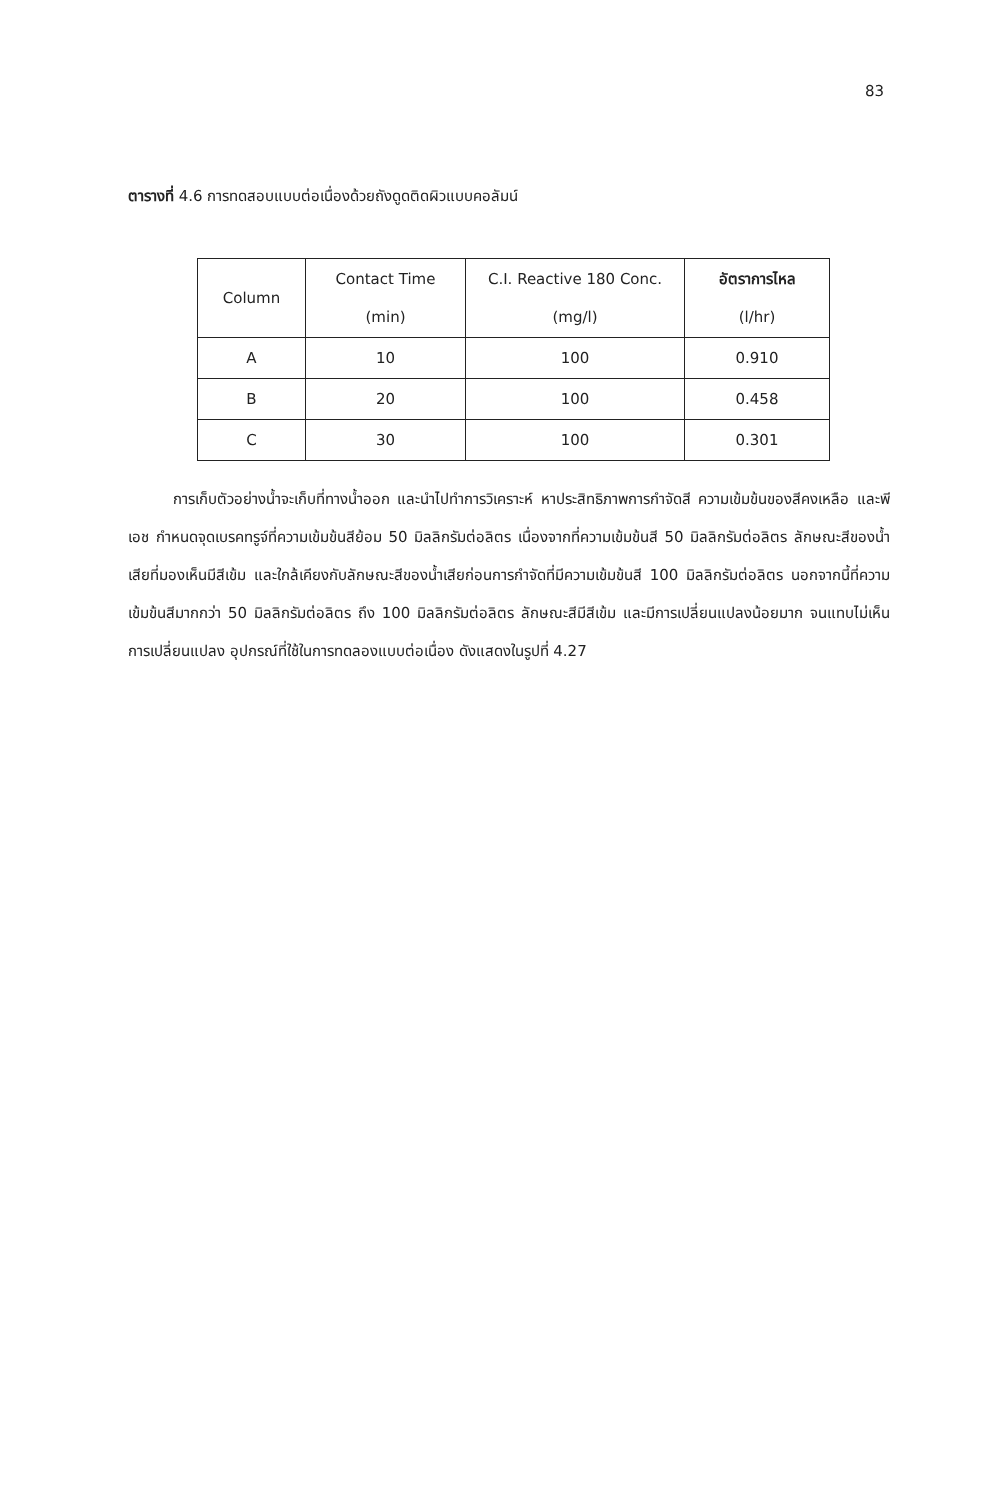83
ตารางที่ 4.6 การทดสอบแบบต่อเนื่องด้วยถังดูดติดผิวแบบคอลัมน์
| Column | Contact Time (min) | C.I. Reactive 180 Conc. (mg/l) | อัตราการไหล (l/hr) |
| --- | --- | --- | --- |
| A | 10 | 100 | 0.910 |
| B | 20 | 100 | 0.458 |
| C | 30 | 100 | 0.301 |
   การเก็บตัวอย่างน้ำจะเก็บที่ทางน้ำออก และนำไปทำการวิเคราะห์ หาประสิทธิภาพการกำจัดสี ความเข้มข้นของสีคงเหลือ และพีเอช กำหนดจุดเบรคทรูจ์ที่ความเข้มข้นสีย้อม 50 มิลลิกรัมต่อลิตร เนื่องจากที่ความเข้มข้นสี 50 มิลลิกรัมต่อลิตร ลักษณะสีของน้ำเสียที่มองเห็นมีสีเข้ม และใกล้เคียงกับลักษณะสีของน้ำเสียก่อนการกำจัดที่มีความเข้มข้นสี 100 มิลลิกรัมต่อลิตร นอกจากนี้ที่ความเข้มข้นสีมากกว่า 50 มิลลิกรัมต่อลิตร ถึง 100 มิลลิกรัมต่อลิตร ลักษณะสีมีสีเข้ม และมีการเปลี่ยนแปลงน้อยมาก จนแทบไม่เห็นการเปลี่ยนแปลง อุปกรณ์ที่ใช้ในการทดลองแบบต่อเนื่อง ดังแสดงในรูปที่ 4.27